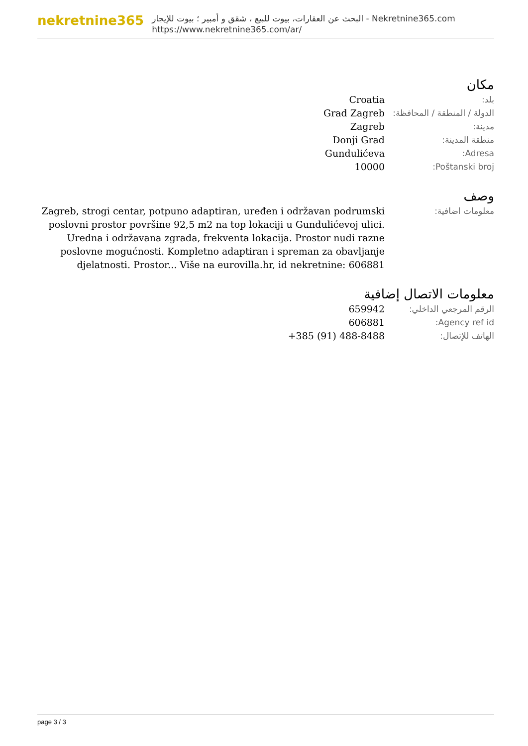nekretnine365
البحث عن العقارات، بيوت للبيع ، شقق و أمبير ؛ بيوت للإيجار - Nekretnine365.com
https://www.nekretnine365.com/ar/
مكان
| بلد: | Croatia |
| الدولة / المنطقة / المحافظة: | Grad Zagreb |
| مدينة: | Zagreb |
| منطقة المدينة: | Donji Grad |
| Adresa: | Gundulićeva |
| Poštanski broj: | 10000 |
وصف
| معلومات اضافية: | Zagreb, strogi centar, potpuno adaptiran, uređen i održavan podrumski poslovni prostor površine 92,5 m2 na top lokaciji u Gundulićevoj ulici. Uredna i održavana zgrada, frekventa lokacija. Prostor nudi razne poslovne mogućnosti. Kompletno adaptiran i spreman za obavljanje djelatnosti. Prostor... Više na eurovilla.hr, id nekretnine: 606881 |
معلومات الاتصال إضافية
| الرقم المرجعي الداخلي: | 659942 |
| Agency ref id: | 606881 |
| الهاتف للإتصال: | +385 (91) 488-8488 |
page 3 / 3